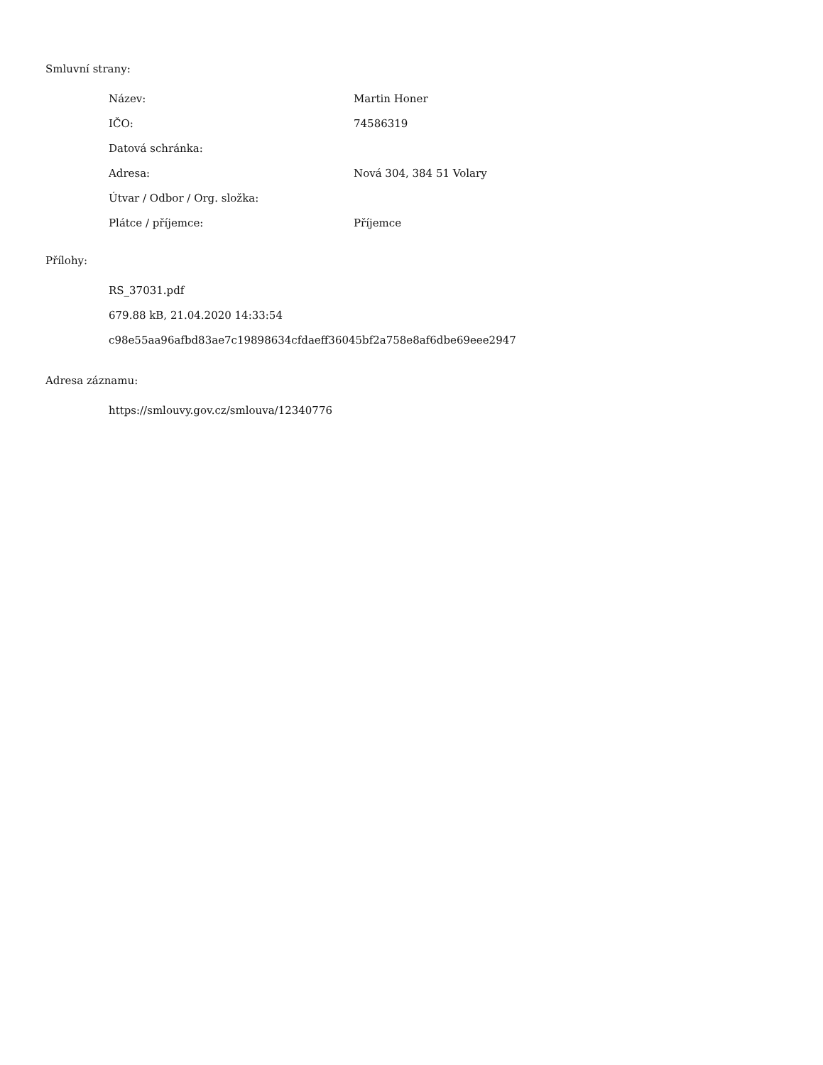Smluvní strany:
| Název: | Martin Honer |
| IČO: | 74586319 |
| Datová schránka: | |
| Adresa: | Nová 304, 384 51 Volary |
| Útvar / Odbor / Org. složka: | |
| Plátce / příjemce: | Příjemce |
Přílohy:
RS_37031.pdf
679.88 kB, 21.04.2020 14:33:54
c98e55aa96afbd83ae7c19898634cfdaeff36045bf2a758e8af6dbe69eee2947
Adresa záznamu:
https://smlouvy.gov.cz/smlouva/12340776